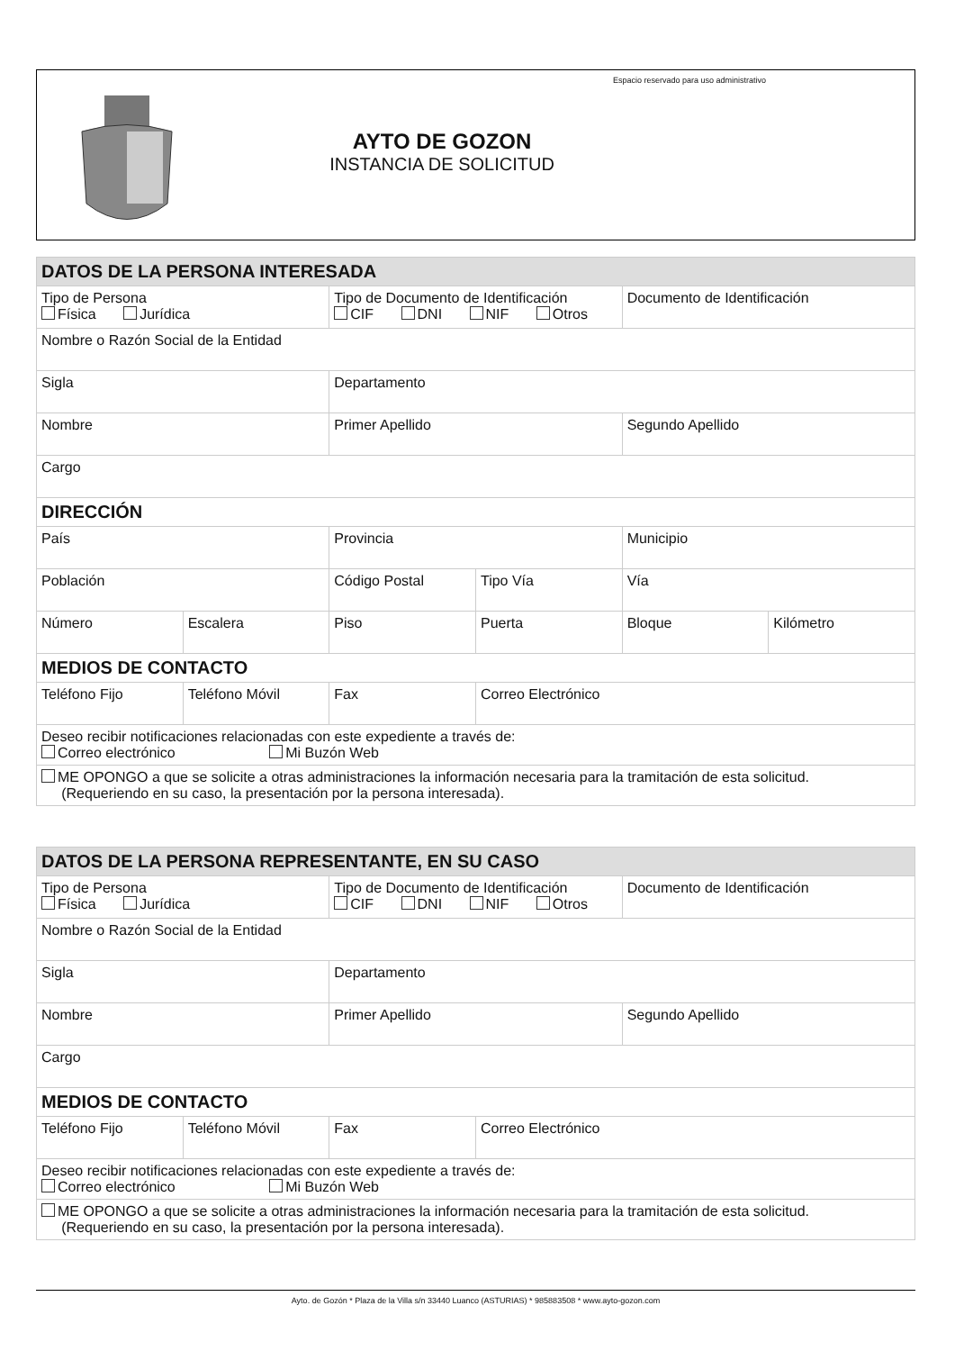AYTO DE GOZON
INSTANCIA DE SOLICITUD
Espacio reservado para uso administrativo
| DATOS DE LA PERSONA INTERESADA | | | | | |
| --- | --- | --- | --- | --- | --- |
| Tipo de Persona Física Jurídica | | Tipo de Documento de Identificación CIF DNI NIF Otros | | Documento de Identificación | |
| Nombre o Razón Social de la Entidad | | | | | |
| Sigla | | Departamento | | | |
| Nombre | | Primer Apellido | | Segundo Apellido | |
| Cargo | | | | | |
| DIRECCIÓN | | | | | |
| País | | Provincia | | Municipio | |
| Población | | Código Postal | Tipo Vía | Vía | |
| Número | Escalera | Piso | Puerta | Bloque | Kilómetro |
| MEDIOS DE CONTACTO | | | | | |
| Teléfono Fijo | Teléfono Móvil | Fax | Correo Electrónico | | |
| Deseo recibir notificaciones relacionadas con este expediente a través de: Correo electrónico Mi Buzón Web | | | | | |
| ME OPONGO a que se solicite a otras administraciones la información necesaria para la tramitación de esta solicitud. (Requeriendo en su caso, la presentación por la persona interesada). | | | | | |
| DATOS DE LA PERSONA REPRESENTANTE, EN SU CASO | | | | |
| --- | --- | --- | --- | --- |
| Tipo de Persona Física Jurídica | | Tipo de Documento de Identificación CIF DNI NIF Otros | | Documento de Identificación |
| Nombre o Razón Social de la Entidad | | | | |
| Sigla | | Departamento | | |
| Nombre | | Primer Apellido | | Segundo Apellido |
| Cargo | | | | |
| MEDIOS DE CONTACTO | | | | |
| Teléfono Fijo | Teléfono Móvil | Fax | Correo Electrónico | |
| Deseo recibir notificaciones relacionadas con este expediente a través de: Correo electrónico Mi Buzón Web | | | | |
| ME OPONGO a que se solicite a otras administraciones la información necesaria para la tramitación de esta solicitud. (Requeriendo en su caso, la presentación por la persona interesada). | | | | |
Ayto. de Gozón * Plaza de la Villa s/n 33440 Luanco (ASTURIAS) * 985883508 * www.ayto-gozon.com